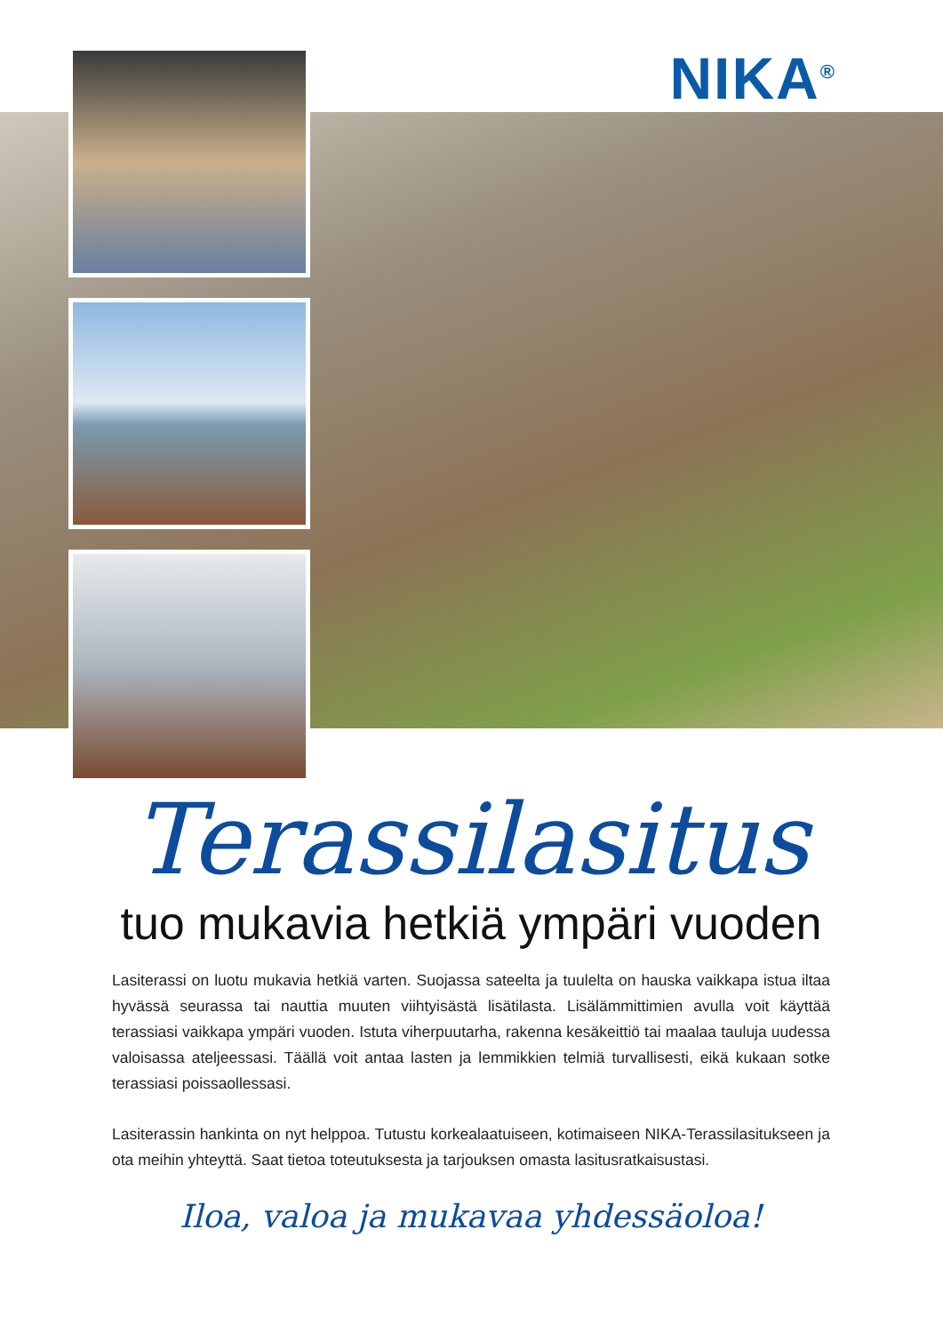NIKA<sup>®</sup>
Terassilasitus
tuo mukavia hetkiä ympäri vuoden
Lasiterassi on luotu mukavia hetkiä varten. Suojassa sateelta ja tuulelta on hauska vaikkapa istua iltaa hyvässä seurassa tai nauttia muuten viihtyisästä lisätilasta. Lisälämmittimien avulla voit käyttää terassiasi vaikkapa ympäri vuoden. Istuta viherpuutarha, rakenna kesäkeittiö tai maalaa tauluja uudessa valoisassa ateljeessasi. Täällä voit antaa lasten ja lemmikkien telmiä turvallisesti, eikä kukaan sotke terassiasi poissaollessasi.
Lasiterassin hankinta on nyt helppoa. Tutustu korkealaatuiseen, kotimaiseen NIKA-Terassilasituk­seen ja ota meihin yhteyttä. Saat tietoa toteutuksesta ja tarjouksen omasta lasitusratkaisustasi.
Iloa, valoa ja mukavaa yhdessäoloa!